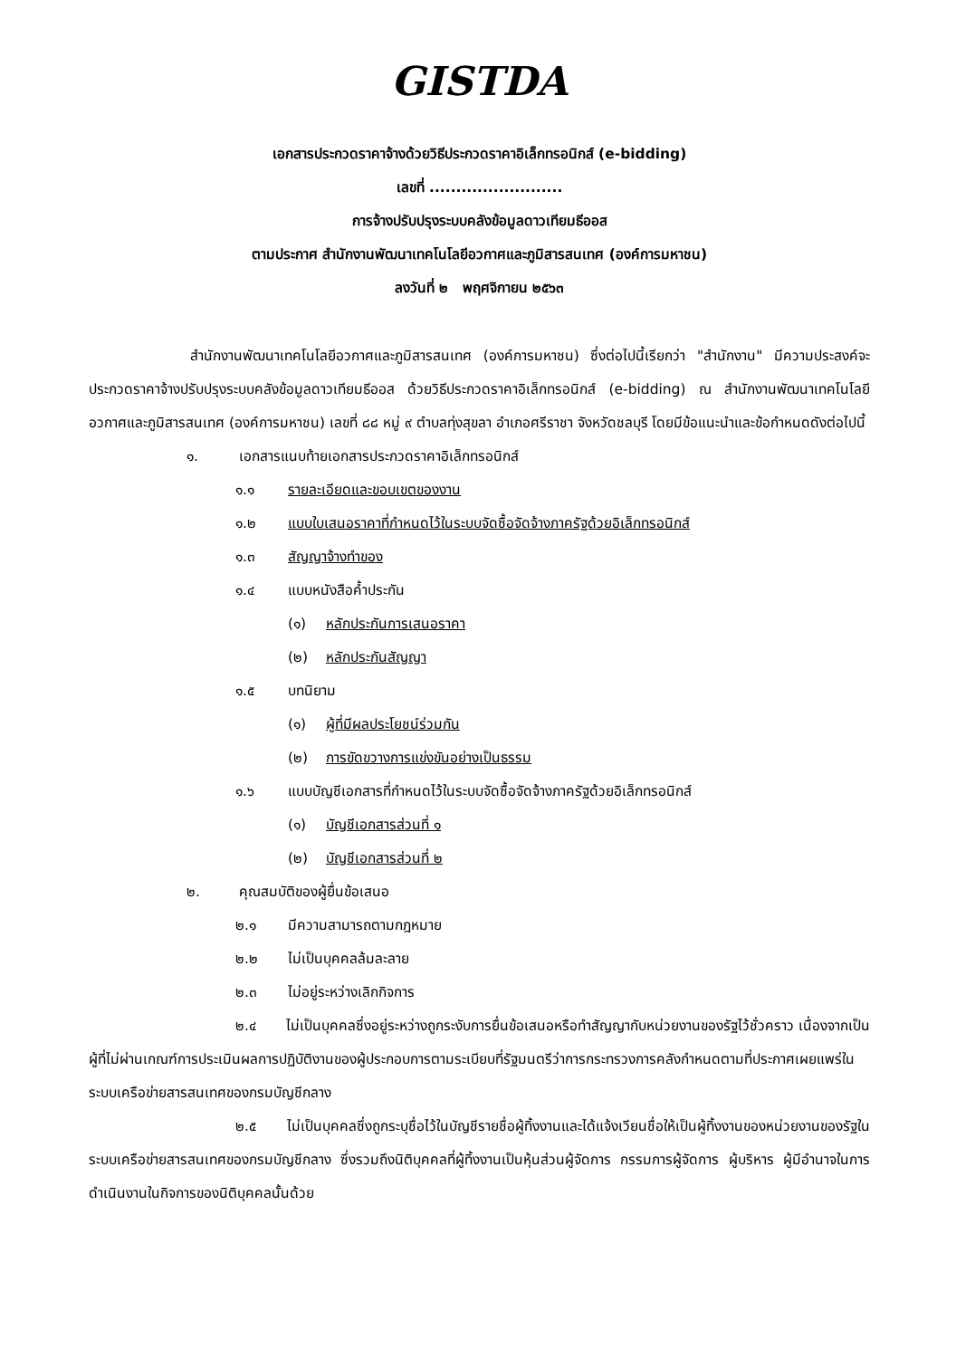GISTDA
เอกสารประกวดราคาจ้างด้วยวิธีประกวดราคาอิเล็กทรอนิกส์ (e-bidding)
เลขที่ .........................
การจ้างปรับปรุงระบบคลังข้อมูลดาวเทียมธีออส
ตามประกาศ สำนักงานพัฒนาเทคโนโลยีอวกาศและภูมิสารสนเทศ (องค์การมหาชน)
ลงวันที่ ๒ พฤศจิกายน ๒๕๖๓
สำนักงานพัฒนาเทคโนโลยีอวกาศและภูมิสารสนเทศ (องค์การมหาชน) ซึ่งต่อไปนี้เรียกว่า "สำนักงาน" มีความประสงค์จะ ประกวดราคาจ้างปรับปรุงระบบคลังข้อมูลดาวเทียมธีออส ด้วยวิธีประกวดราคาอิเล็กทรอนิกส์ (e-bidding) ณ สำนักงานพัฒนาเทคโนโลยีอวกาศและภูมิสารสนเทศ (องค์การมหาชน) เลขที่ ๘๘ หมู่ ๙ ตำบลทุ่งสุขลา อำเภอศรีราชา จังหวัดชลบุรี โดยมีข้อแนะนำและข้อกำหนดดังต่อไปนี้
๑. เอกสารแนบท้ายเอกสารประกวดราคาอิเล็กทรอนิกส์
๑.๑ รายละเอียดและขอบเขตของงาน
๑.๒ แบบใบเสนอราคาที่กำหนดไว้ในระบบจัดซื้อจัดจ้างภาครัฐด้วยอิเล็กทรอนิกส์
๑.๓ สัญญาจ้างทำของ
๑.๔ แบบหนังสือค้ำประกัน
(๑) หลักประกันการเสนอราคา
(๒) หลักประกันสัญญา
๑.๕ บทนิยาม
(๑) ผู้ที่มีผลประโยชน์ร่วมกัน
(๒) การขัดขวางการแข่งขันอย่างเป็นธรรม
๑.๖ แบบบัญชีเอกสารที่กำหนดไว้ในระบบจัดซื้อจัดจ้างภาครัฐด้วยอิเล็กทรอนิกส์
(๑) บัญชีเอกสารส่วนที่ ๑
(๒) บัญชีเอกสารส่วนที่ ๒
๒. คุณสมบัติของผู้ยื่นข้อเสนอ
๒.๑ มีความสามารถตามกฎหมาย
๒.๒ ไม่เป็นบุคคลล้มละลาย
๒.๓ ไม่อยู่ระหว่างเลิกกิจการ
๒.๔ ไม่เป็นบุคคลซึ่งอยู่ระหว่างถูกระงับการยื่นข้อเสนอหรือทำสัญญากับหน่วยงานของรัฐไว้ชั่วคราว เนื่องจากเป็นผู้ที่ไม่ผ่านเกณฑ์การประเมินผลการปฏิบัติงานของผู้ประกอบการตามระเบียบที่รัฐมนตรีว่าการกระทรวงการคลังกำหนดตามที่ประกาศเผยแพร่ในระบบเครือข่ายสารสนเทศของกรมบัญชีกลาง
๒.๕ ไม่เป็นบุคคลซึ่งถูกระบุชื่อไว้ในบัญชีรายชื่อผู้ทิ้งงานและได้แจ้งเวียนชื่อให้เป็นผู้ทิ้งงานของหน่วยงานของรัฐในระบบเครือข่ายสารสนเทศของกรมบัญชีกลาง ซึ่งรวมถึงนิติบุคคลที่ผู้ทิ้งงานเป็นหุ้นส่วนผู้จัดการ กรรมการผู้จัดการ ผู้บริหาร ผู้มีอำนาจในการดำเนินงานในกิจการของนิติบุคคลนั้นด้วย